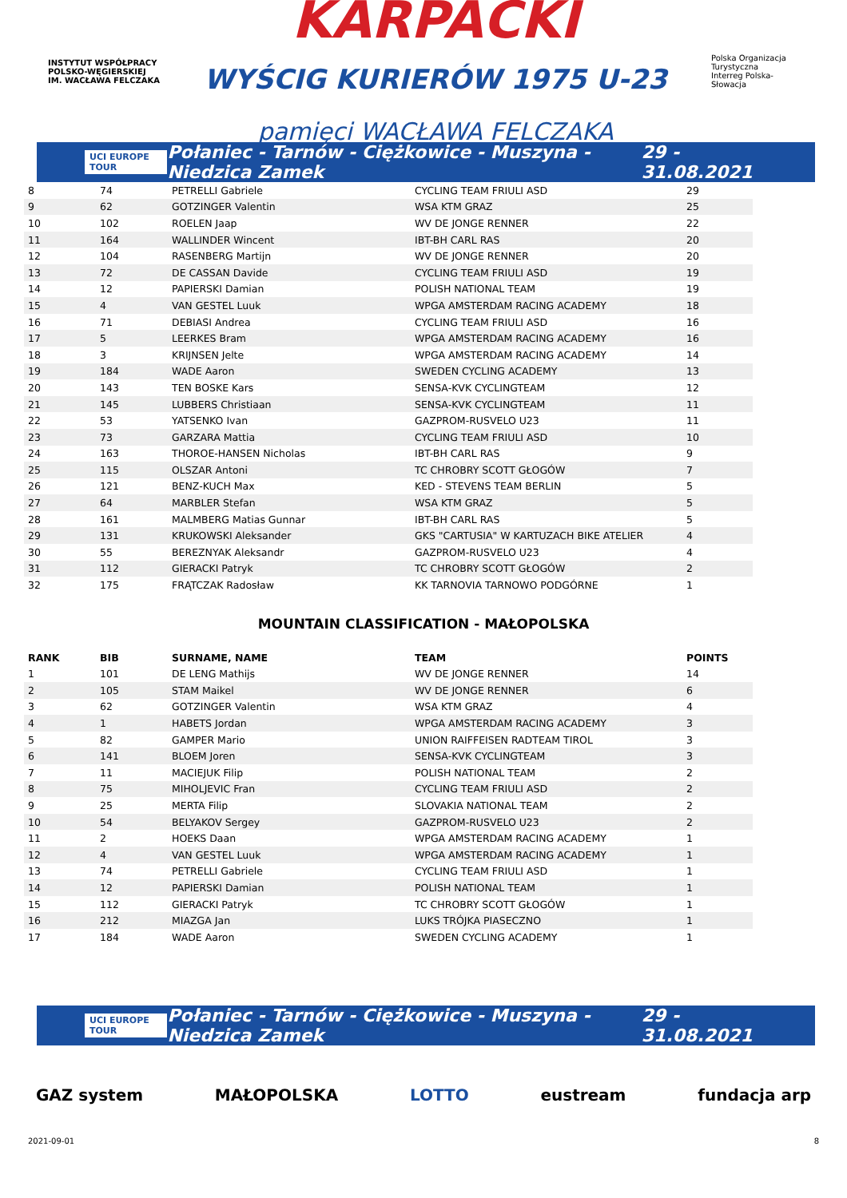INSTYTUT WSPÓŁPRACY POLSKO-WĘGIERSKIEJ
IM. WACŁAWA FELCZAKA
KARPACKI
WYŚCIG KURIERÓW 1975 U-23
pamięci WACŁAWA FELCZAKA
Polska Organizacja Turystyczna
Interreg Polska-Słowacja
UCI EUROPE TOUR Połaniec - Tarnów - Ciężkowice - Muszyna - Niedzica Zamek 29 - 31.08.2021
| 8 | 74 | PETRELLI Gabriele | CYCLING TEAM FRIULI ASD | 29 |
| 9 | 62 | GOTZINGER Valentin | WSA KTM GRAZ | 25 |
| 10 | 102 | ROELEN Jaap | WV DE JONGE RENNER | 22 |
| 11 | 164 | WALLINDER Wincent | IBT-BH CARL RAS | 20 |
| 12 | 104 | RASENBERG Martijn | WV DE JONGE RENNER | 20 |
| 13 | 72 | DE CASSAN Davide | CYCLING TEAM FRIULI ASD | 19 |
| 14 | 12 | PAPIERSKI Damian | POLISH NATIONAL TEAM | 19 |
| 15 | 4 | VAN GESTEL Luuk | WPGA AMSTERDAM RACING ACADEMY | 18 |
| 16 | 71 | DEBIASI Andrea | CYCLING TEAM FRIULI ASD | 16 |
| 17 | 5 | LEERKES Bram | WPGA AMSTERDAM RACING ACADEMY | 16 |
| 18 | 3 | KRIJNSEN Jelte | WPGA AMSTERDAM RACING ACADEMY | 14 |
| 19 | 184 | WADE Aaron | SWEDEN CYCLING ACADEMY | 13 |
| 20 | 143 | TEN BOSKE Kars | SENSA-KVK CYCLINGTEAM | 12 |
| 21 | 145 | LUBBERS Christiaan | SENSA-KVK CYCLINGTEAM | 11 |
| 22 | 53 | YATSENKO Ivan | GAZPROM-RUSVELO U23 | 11 |
| 23 | 73 | GARZARA Mattia | CYCLING TEAM FRIULI ASD | 10 |
| 24 | 163 | THOROE-HANSEN Nicholas | IBT-BH CARL RAS | 9 |
| 25 | 115 | OLSZAR Antoni | TC CHROBRY SCOTT GŁOGÓW | 7 |
| 26 | 121 | BENZ-KUCH Max | KED - STEVENS TEAM BERLIN | 5 |
| 27 | 64 | MARBLER Stefan | WSA KTM GRAZ | 5 |
| 28 | 161 | MALMBERG Matias Gunnar | IBT-BH CARL RAS | 5 |
| 29 | 131 | KRUKOWSKI Aleksander | GKS "CARTUSIA" W KARTUZACH BIKE ATELIER | 4 |
| 30 | 55 | BEREZNYAK Aleksandr | GAZPROM-RUSVELO U23 | 4 |
| 31 | 112 | GIERACKI Patryk | TC CHROBRY SCOTT GŁOGÓW | 2 |
| 32 | 175 | FRĄTCZAK Radosław | KK TARNOVIA TARNOWO PODGÓRNE | 1 |
MOUNTAIN CLASSIFICATION - MAŁOPOLSKA
| RANK | BIB | SURNAME, NAME | TEAM | POINTS |
| --- | --- | --- | --- | --- |
| 1 | 101 | DE LENG Mathijs | WV DE JONGE RENNER | 14 |
| 2 | 105 | STAM Maikel | WV DE JONGE RENNER | 6 |
| 3 | 62 | GOTZINGER Valentin | WSA KTM GRAZ | 4 |
| 4 | 1 | HABETS Jordan | WPGA AMSTERDAM RACING ACADEMY | 3 |
| 5 | 82 | GAMPER Mario | UNION RAIFFEISEN RADTEAM TIROL | 3 |
| 6 | 141 | BLOEM Joren | SENSA-KVK CYCLINGTEAM | 3 |
| 7 | 11 | MACIEJUK Filip | POLISH NATIONAL TEAM | 2 |
| 8 | 75 | MIHOLJEVIC Fran | CYCLING TEAM FRIULI ASD | 2 |
| 9 | 25 | MERTA Filip | SLOVAKIA NATIONAL TEAM | 2 |
| 10 | 54 | BELYAKOV Sergey | GAZPROM-RUSVELO U23 | 2 |
| 11 | 2 | HOEKS Daan | WPGA AMSTERDAM RACING ACADEMY | 1 |
| 12 | 4 | VAN GESTEL Luuk | WPGA AMSTERDAM RACING ACADEMY | 1 |
| 13 | 74 | PETRELLI Gabriele | CYCLING TEAM FRIULI ASD | 1 |
| 14 | 12 | PAPIERSKI Damian | POLISH NATIONAL TEAM | 1 |
| 15 | 112 | GIERACKI Patryk | TC CHROBRY SCOTT GŁOGÓW | 1 |
| 16 | 212 | MIAZGA Jan | LUKS TRÓJKA PIASECZNO | 1 |
| 17 | 184 | WADE Aaron | SWEDEN CYCLING ACADEMY | 1 |
UCI EUROPE TOUR Połaniec - Tarnów - Ciężkowice - Muszyna - Niedzica Zamek 29 - 31.08.2021
GAZ system MAŁOPOLSKA LOTTO eustream fundacja arp
2021-09-01 8